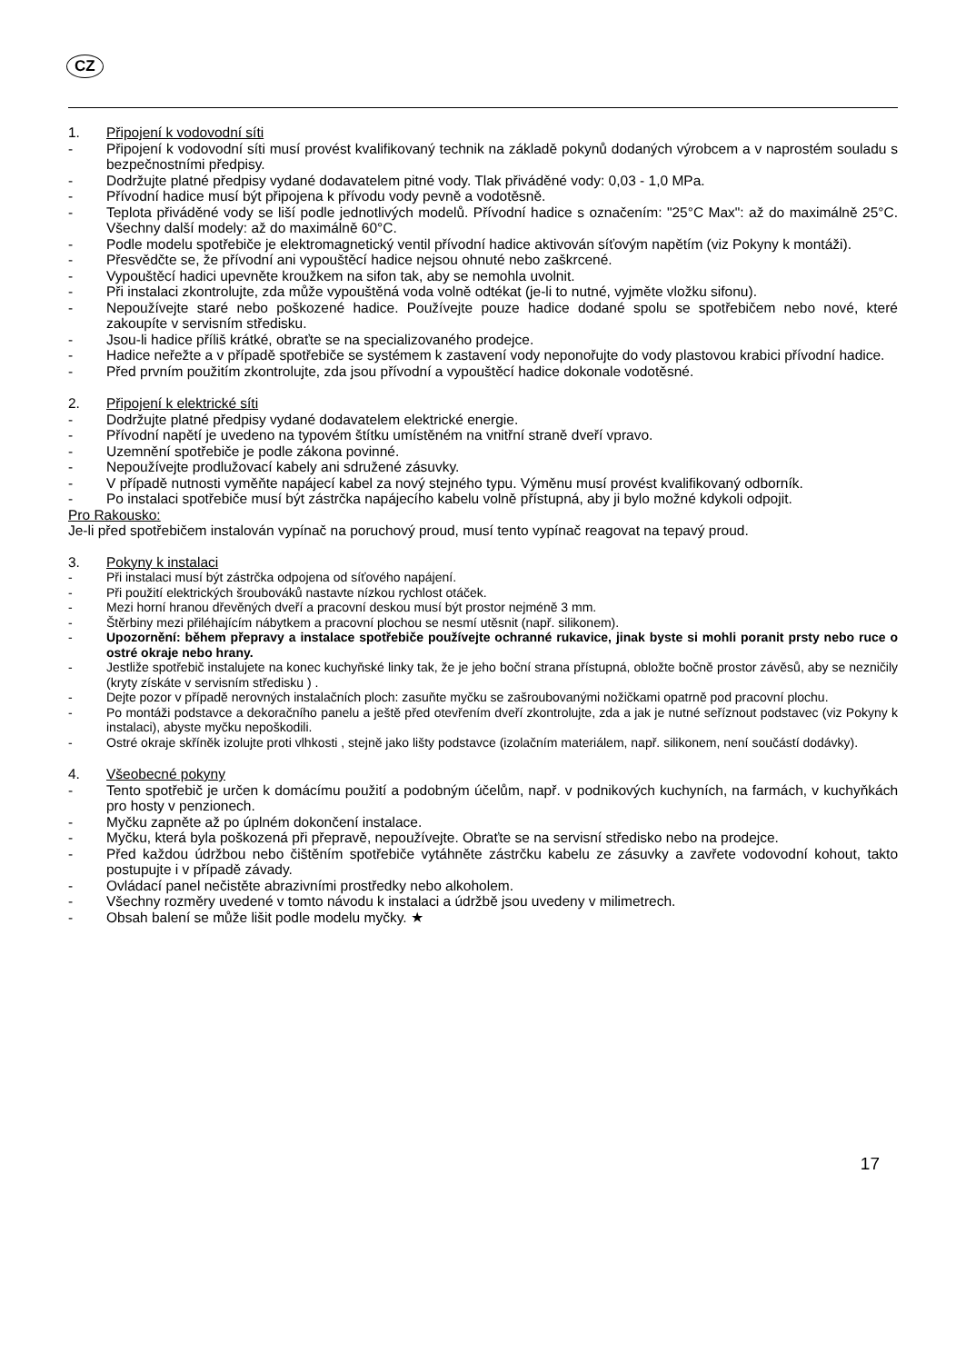CZ
1. Připojení k vodovodní síti
- Připojení k vodovodní síti musí provést kvalifikovaný technik na základě pokynů dodaných výrobcem a v naprostém souladu s bezpečnostními předpisy.
- Dodržujte platné předpisy vydané dodavatelem pitné vody. Tlak přiváděné vody: 0,03 - 1,0 MPa.
- Přívodní hadice musí být připojena k přívodu vody pevně a vodotěsně.
- Teplota přiváděné vody se liší podle jednotlivých modelů. Přívodní hadice s označením: "25°C Max": až do maximálně 25°C. Všechny další modely: až do maximálně 60°C.
- Podle modelu spotřebiče je elektromagnetický ventil přívodní hadice aktivován síťovým napětím (viz Pokyny k montáži).
- Přesvědčte se, že přívodní ani vypouštěcí hadice nejsou ohnuté nebo zaškrcené.
- Vypouštěcí hadici upevněte kroužkem na sifon tak, aby se nemohla uvolnit.
- Při instalaci zkontrolujte, zda může vypouštěná voda volně odtékat (je-li to nutné, vyjměte vložku sifonu).
- Nepoužívejte staré nebo poškozené hadice. Používejte pouze hadice dodané spolu se spotřebičem nebo nové, které zakoupíte v servisním středisku.
- Jsou-li hadice příliš krátké, obraťte se na specializovaného prodejce.
- Hadice neřežte a v případě spotřebiče se systémem k zastavení vody neponořujte do vody plastovou krabici přívodní hadice.
- Před prvním použitím zkontrolujte, zda jsou přívodní a vypouštěcí hadice dokonale vodotěsné.
2. Připojení k elektrické síti
- Dodržujte platné předpisy vydané dodavatelem elektrické energie.
- Přívodní napětí je uvedeno na typovém štítku umístěném na vnitřní straně dveří vpravo.
- Uzemnění spotřebiče je podle zákona povinné.
- Nepoužívejte prodlužovací kabely ani sdružené zásuvky.
- V případě nutnosti vyměňte napájecí kabel za nový stejného typu. Výměnu musí provést kvalifikovaný odborník.
- Po instalaci spotřebiče musí být zástrčka napájecího kabelu volně přístupná, aby ji bylo možné kdykoli odpojit.
Pro Rakousko:
Je-li před spotřebičem instalován vypínač na poruchový proud, musí tento vypínač reagovat na tepavý proud.
3. Pokyny k instalaci
- Při instalaci musí být zástrčka odpojena od síťového napájení.
- Při použití elektrických šroubováků nastavte nízkou rychlost otáček.
- Mezi horní hranou dřevěných dveří a pracovní deskou musí být prostor nejméně 3 mm.
- Štěrbiny mezi přiléhajícím nábytkem a pracovní plochou se nesmí utěsnit (např. silikonem).
- Upozornění: během přepravy a instalace spotřebiče používejte ochranné rukavice, jinak byste si mohli poranit prsty nebo ruce o ostré okraje nebo hrany.
- Jestliže spotřebič instalujete na konec kuchyňské linky tak, že je jeho boční strana přístupná, obložte bočně prostor závěsů, aby se nezničily (kryty získáte v servisním středisku ) .
- Dejte pozor v případě nerovných instalačních ploch: zasuňte myčku se zašroubovanými nožičkami opatrně pod pracovní plochu.
- Po montáži podstavce a dekoračního panelu a ještě před otevřením dveří zkontrolujte, zda a jak je nutné seříznout podstavec (viz Pokyny k instalaci), abyste myčku nepoškodili.
- Ostré okraje skříněk izolujte proti vlhkosti , stejně jako lišty podstavce (izolačním materiálem, např. silikonem, není součástí dodávky).
4. Všeobecné pokyny
- Tento spotřebič je určen k domácímu použití a podobným účelům, např. v podnikových kuchyních, na farmách, v kuchyňkách pro hosty v penzionech.
- Myčku zapněte až po úplném dokončení instalace.
- Myčku, která byla poškozená při přepravě, nepoužívejte. Obraťte se na servisní středisko nebo na prodejce.
- Před každou údržbou nebo čištěním spotřebiče vytáhněte zástrčku kabelu ze zásuvky a zavřete vodovodní kohout, takto postupujte i v případě závady.
- Ovládací panel nečistěte abrazivními prostředky nebo alkoholem.
- Všechny rozměry uvedené v tomto návodu k instalaci a údržbě jsou uvedeny v milimetrech.
- Obsah balení se může lišit podle modelu myčky. ★
17